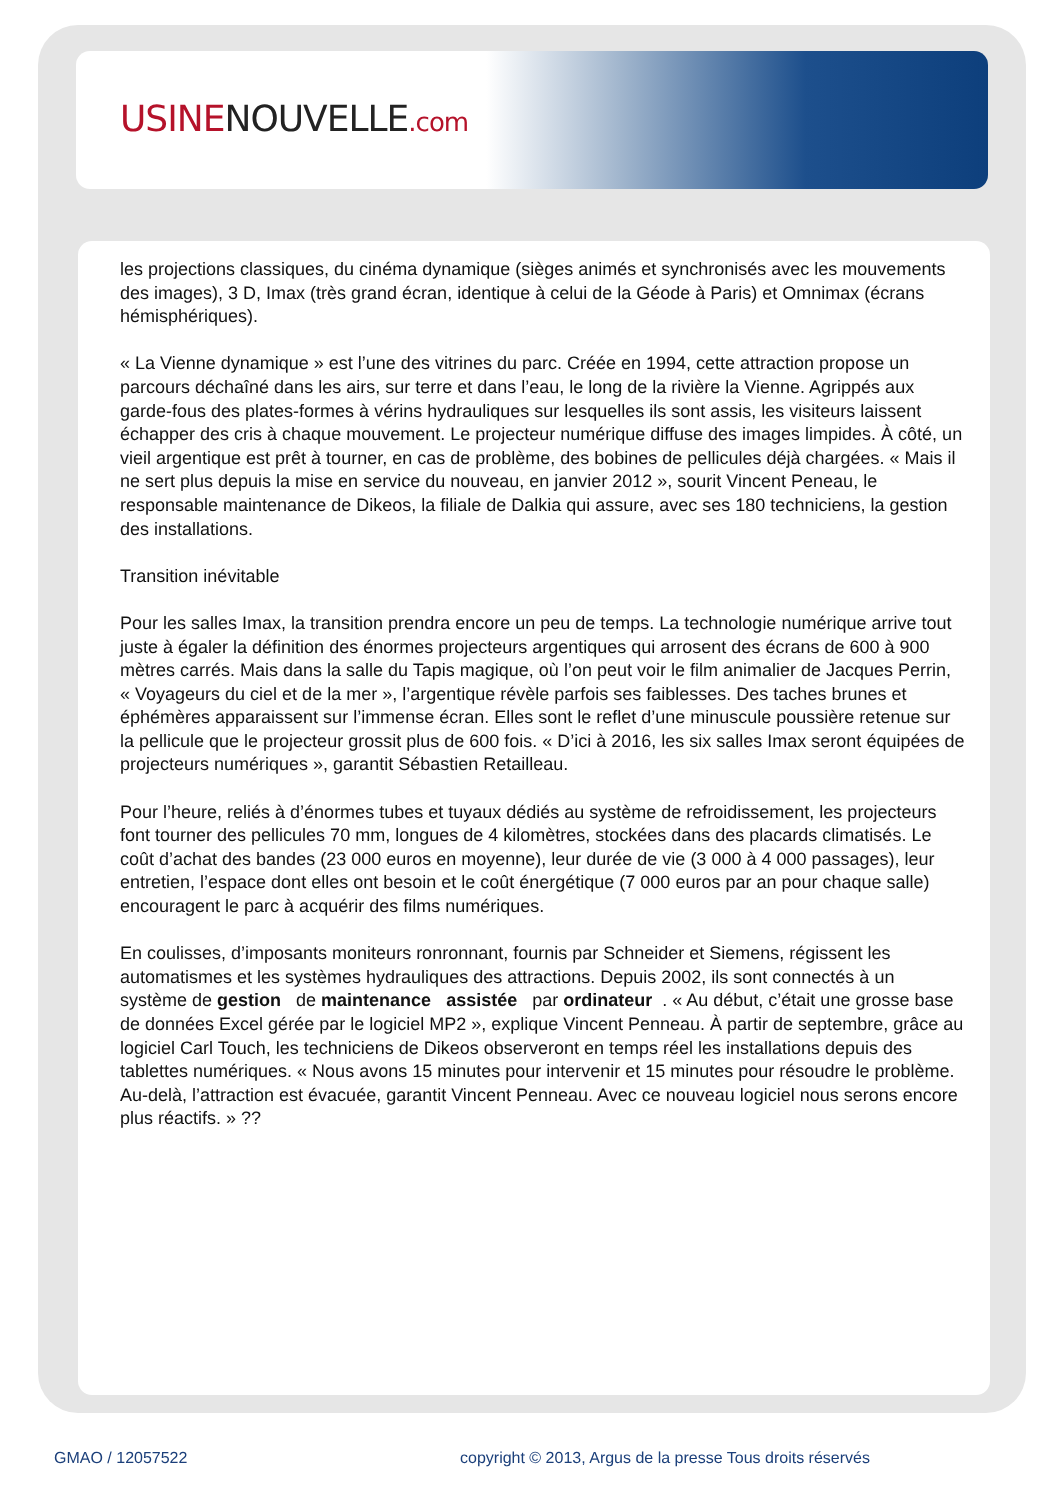USINENOUVELLE.com
les projections classiques, du cinéma dynamique (sièges animés et synchronisés avec les mouvements des images), 3 D, Imax (très grand écran, identique à celui de la Géode à Paris) et Omnimax (écrans hémisphériques).
« La Vienne dynamique » est l’une des vitrines du parc. Créée en 1994, cette attraction propose un parcours déchaîné dans les airs, sur terre et dans l’eau, le long de la rivière la Vienne. Agrippés aux garde-fous des plates-formes à vérins hydrauliques sur lesquelles ils sont assis, les visiteurs laissent échapper des cris à chaque mouvement. Le projecteur numérique diffuse des images limpides. À côté, un vieil argentique est prêt à tourner, en cas de problème, des bobines de pellicules déjà chargées. « Mais il ne sert plus depuis la mise en service du nouveau, en janvier 2012 », sourit Vincent Peneau, le responsable maintenance de Dikeos, la filiale de Dalkia qui assure, avec ses 180 techniciens, la gestion des installations.
Transition inévitable
Pour les salles Imax, la transition prendra encore un peu de temps. La technologie numérique arrive tout juste à égaler la définition des énormes projecteurs argentiques qui arrosent des écrans de 600 à 900 mètres carrés. Mais dans la salle du Tapis magique, où l’on peut voir le film animalier de Jacques Perrin, « Voyageurs du ciel et de la mer », l’argentique révèle parfois ses faiblesses. Des taches brunes et éphémères apparaissent sur l’immense écran. Elles sont le reflet d’une minuscule poussière retenue sur la pellicule que le projecteur grossit plus de 600 fois. « D’ici à 2016, les six salles Imax seront équipées de projecteurs numériques », garantit Sébastien Retailleau.
Pour l’heure, reliés à d’énormes tubes et tuyaux dédiés au système de refroidissement, les projecteurs font tourner des pellicules 70 mm, longues de 4 kilomètres, stockées dans des placards climatisés. Le coût d’achat des bandes (23 000 euros en moyenne), leur durée de vie (3 000 à 4 000 passages), leur entretien, l’espace dont elles ont besoin et le coût énergétique (7 000 euros par an pour chaque salle) encouragent le parc à acquérir des films numériques.
En coulisses, d’imposants moniteurs ronronnant, fournis par Schneider et Siemens, régissent les automatismes et les systèmes hydrauliques des attractions. Depuis 2002, ils sont connectés à un système de gestion de maintenance assistée par ordinateur . « Au début, c’était une grosse base de données Excel gérée par le logiciel MP2 », explique Vincent Penneau. À partir de septembre, grâce au logiciel Carl Touch, les techniciens de Dikeos observeront en temps réel les installations depuis des tablettes numériques. « Nous avons 15 minutes pour intervenir et 15 minutes pour résoudre le problème. Au-delà, l’attraction est évacuée, garantit Vincent Penneau. Avec ce nouveau logiciel nous serons encore plus réactifs. » ??
GMAO / 12057522
copyright © 2013, Argus de la presse Tous droits réservés